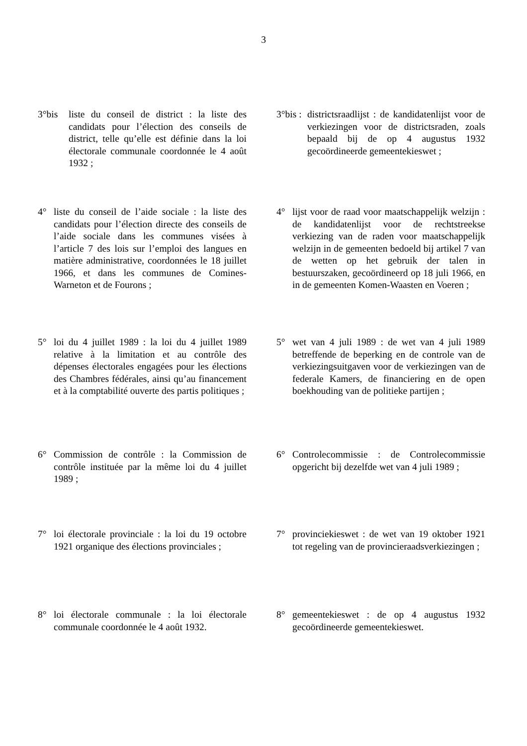3
3°bis liste du conseil de district : la liste des candidats pour l’élection des conseils de district, telle qu’elle est définie dans la loi électorale communale coordonnée le 4 août 1932 ;
3°bis : districtsraadlijst : de kandidatenlijst voor de verkiezingen voor de districtsraden, zoals bepaald bij de op 4 augustus 1932 gecoördineerde gemeentekieswet ;
4° liste du conseil de l’aide sociale : la liste des candidats pour l’élection directe des conseils de l’aide sociale dans les communes visées à l’article 7 des lois sur l’emploi des langues en matière administrative, coordonnées le 18 juillet 1966, et dans les communes de Comines-Warneton et de Fourons ;
4° lijst voor de raad voor maatschappelijk welzijn : de kandidatenlijst voor de rechtstreekse verkiezing van de raden voor maatschappelijk welzijn in de gemeenten bedoeld bij artikel 7 van de wetten op het gebruik der talen in bestuurszaken, gecoördineerd op 18 juli 1966, en in de gemeenten Komen-Waasten en Voeren ;
5° loi du 4 juillet 1989 : la loi du 4 juillet 1989 relative à la limitation et au contrôle des dépenses électorales engagées pour les élections des Chambres fédérales, ainsi qu’au financement et à la comptabilité ouverte des partis politiques ;
5° wet van 4 juli 1989 : de wet van 4 juli 1989 betreffende de beperking en de controle van de verkiezingsuitgaven voor de verkiezingen van de federale Kamers, de financiering en de open boekhouding van de politieke partijen ;
6° Commission de contrôle : la Commission de contrôle instituée par la même loi du 4 juillet 1989 ;
6° Controlecommissie : de Controlecommissie opgericht bij dezelfde wet van 4 juli 1989 ;
7° loi électorale provinciale : la loi du 19 octobre 1921 organique des élections provinciales ;
7° provinciekieswet : de wet van 19 oktober 1921 tot regeling van de provincieraadsverkiezingen ;
8° loi électorale communale : la loi électorale communale coordonnée le 4 août 1932.
8° gemeentekieswet : de op 4 augustus 1932 gecoördineerde gemeentekieswet.